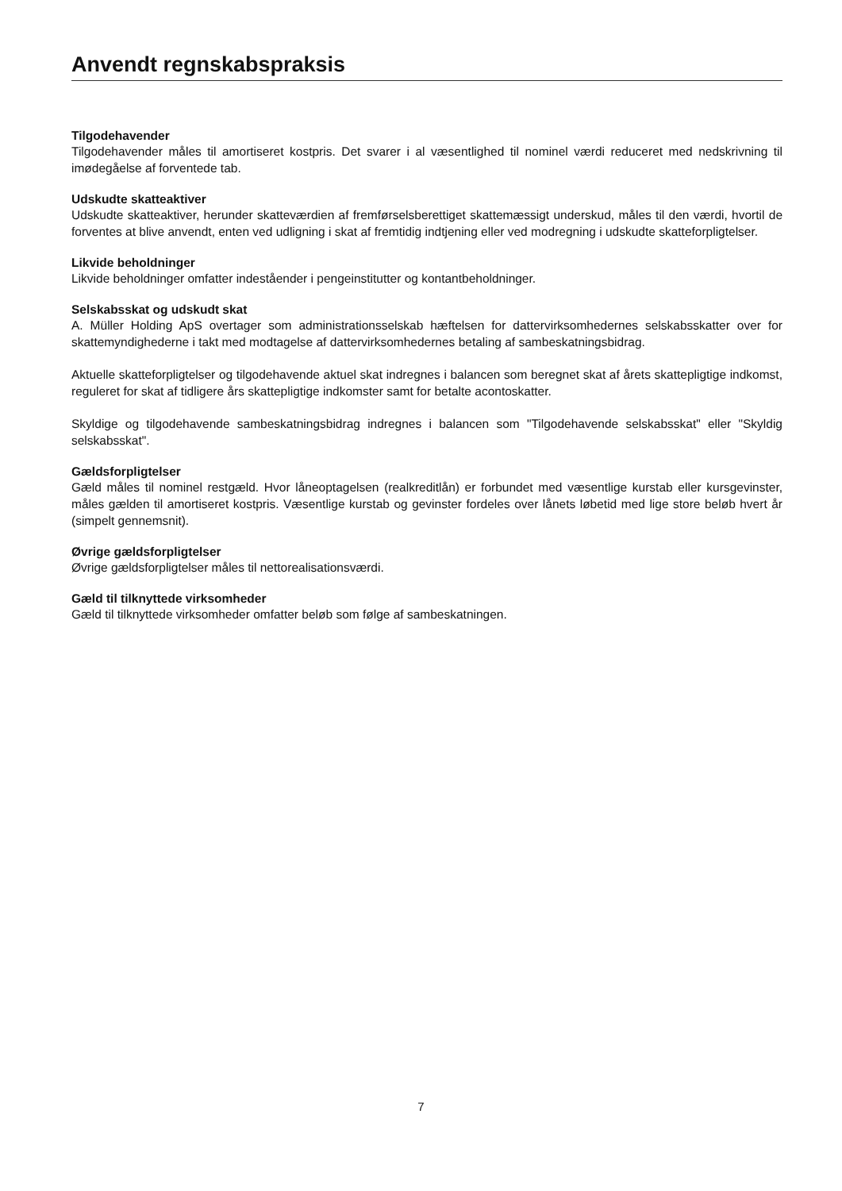Anvendt regnskabspraksis
Tilgodehavender
Tilgodehavender måles til amortiseret kostpris. Det svarer i al væsentlighed til nominel værdi reduceret med nedskrivning til imødegåelse af forventede tab.
Udskudte skatteaktiver
Udskudte skatteaktiver, herunder skatteværdien af fremførselsberettiget skattemæssigt underskud, måles til den værdi, hvortil de forventes at blive anvendt, enten ved udligning i skat af fremtidig indtjening eller ved modregning i udskudte skatteforpligtelser.
Likvide beholdninger
Likvide beholdninger omfatter indeståender i pengeinstitutter og kontantbeholdninger.
Selskabsskat og udskudt skat
A. Müller Holding ApS overtager som administrationsselskab hæftelsen for dattervirksomhedernes selskabsskatter over for skattemyndighederne i takt med modtagelse af dattervirksomhedernes betaling af sambeskatningsbidrag.
Aktuelle skatteforpligtelser og tilgodehavende aktuel skat indregnes i balancen som beregnet skat af årets skattepligtige indkomst, reguleret for skat af tidligere års skattepligtige indkomster samt for betalte acontoskatter.
Skyldige og tilgodehavende sambeskatningsbidrag indregnes i balancen som "Tilgodehavende selskabsskat" eller "Skyldig selskabsskat".
Gældsforpligtelser
Gæld måles til nominel restgæld. Hvor låneoptagelsen (realkreditlån) er forbundet med væsentlige kurstab eller kursgevinster, måles gælden til amortiseret kostpris. Væsentlige kurstab og gevinster fordeles over lånets løbetid med lige store beløb hvert år (simpelt gennemsnit).
Øvrige gældsforpligtelser
Øvrige gældsforpligtelser måles til nettorealisationsværdi.
Gæld til tilknyttede virksomheder
Gæld til tilknyttede virksomheder omfatter beløb som følge af sambeskatningen.
7